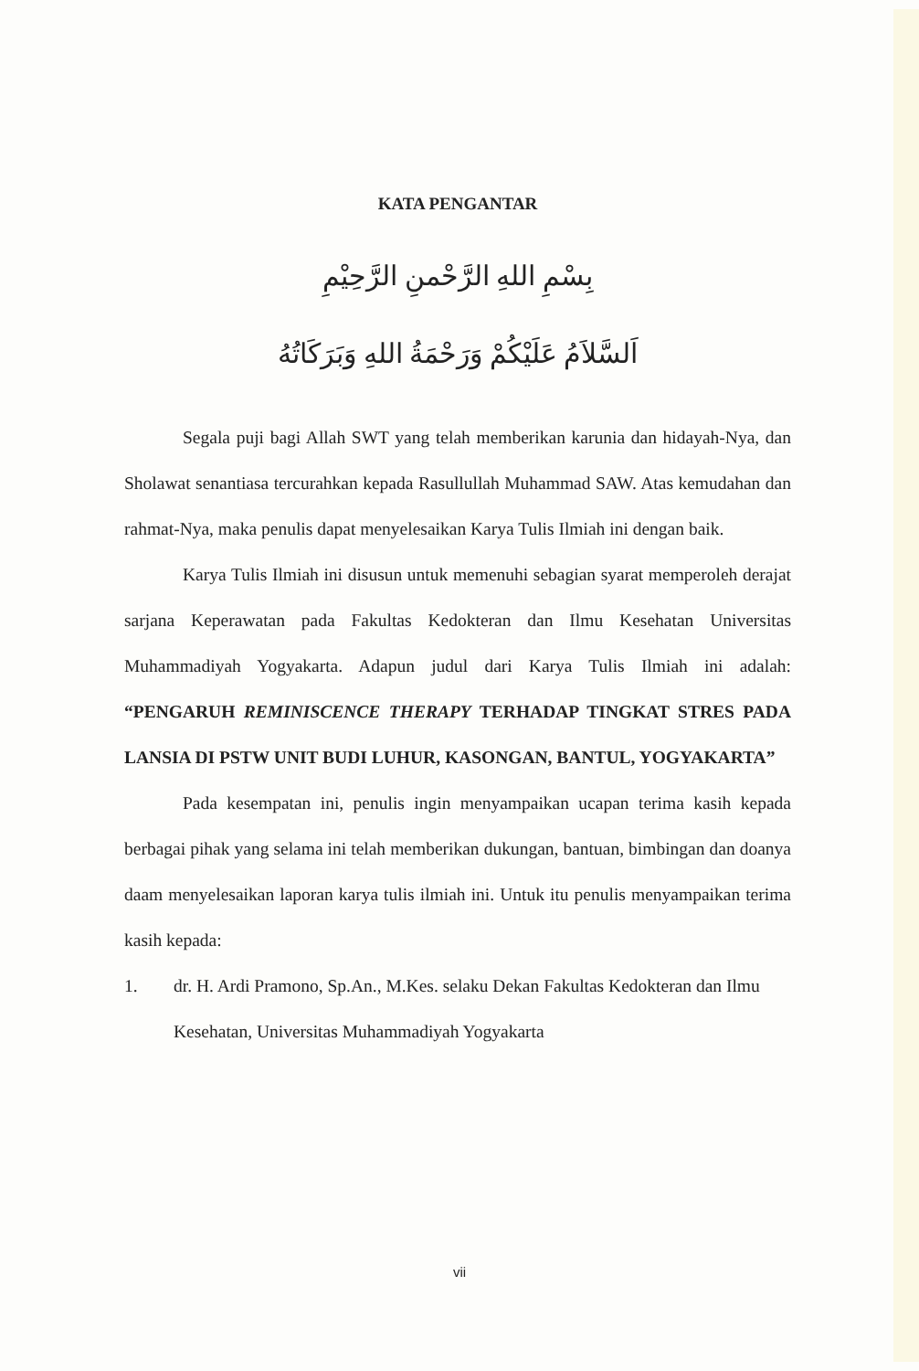KATA PENGANTAR
بِسْمِ اللهِ الرَّحْمنِ الرَّحِيْمِ
اَلسَّلاَمُ عَلَيْكُمْ وَرَحْمَةُ اللهِ وَبَرَكَاتُهُ
Segala puji bagi Allah SWT yang telah memberikan karunia dan hidayah-Nya, dan Sholawat senantiasa tercurahkan kepada Rasullullah Muhammad SAW. Atas kemudahan dan rahmat-Nya, maka penulis dapat menyelesaikan Karya Tulis Ilmiah ini dengan baik.
Karya Tulis Ilmiah ini disusun untuk memenuhi sebagian syarat memperoleh derajat sarjana Keperawatan pada Fakultas Kedokteran dan Ilmu Kesehatan Universitas Muhammadiyah Yogyakarta. Adapun judul dari Karya Tulis Ilmiah ini adalah: “PENGARUH REMINISCENCE THERAPY TERHADAP TINGKAT STRES PADA LANSIA DI PSTW UNIT BUDI LUHUR, KASONGAN, BANTUL, YOGYAKARTA”
Pada kesempatan ini, penulis ingin menyampaikan ucapan terima kasih kepada berbagai pihak yang selama ini telah memberikan dukungan, bantuan, bimbingan dan doanya daam menyelesaikan laporan karya tulis ilmiah ini. Untuk itu penulis menyampaikan terima kasih kepada:
1. dr. H. Ardi Pramono, Sp.An., M.Kes. selaku Dekan Fakultas Kedokteran dan Ilmu Kesehatan, Universitas Muhammadiyah Yogyakarta
vii